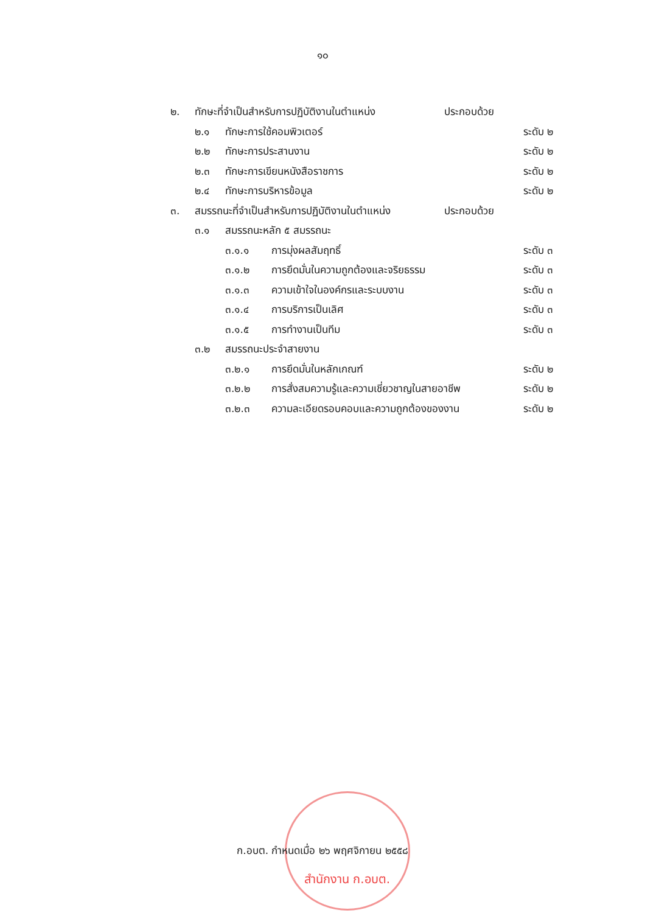๑๐
๒. ทักษะที่จำเป็นสำหรับการปฏิบัติงานในตำแหน่ง ประกอบด้วย
๒.๑ ทักษะการใช้คอมพิวเตอร์ ระดับ ๒
๒.๒ ทักษะการประสานงาน ระดับ ๒
๒.๓ ทักษะการเขียนหนังสือราชการ ระดับ ๒
๒.๔ ทักษะการบริหารข้อมูล ระดับ ๒
๓. สมรรถนะที่จำเป็นสำหรับการปฏิบัติงานในตำแหน่ง ประกอบด้วย
๓.๑ สมรรถนะหลัก ๕ สมรรถนะ
๓.๑.๑ การมุ่งผลสัมฤทธิ์ ระดับ ๓
๓.๑.๒ การยึดมั่นในความถูกต้องและจริยธรรม ระดับ ๓
๓.๑.๓ ความเข้าใจในองค์กรและระบบงาน ระดับ ๓
๓.๑.๔ การบริการเป็นเลิศ ระดับ ๓
๓.๑.๕ การทำงานเป็นทีม ระดับ ๓
๓.๒ สมรรถนะประจำสายงาน
๓.๒.๑ การยึดมั่นในหลักเกณฑ์ ระดับ ๒
๓.๒.๒ การสั่งสมความรู้และความเชี่ยวชาญในสายอาชีพ ระดับ ๒
๓.๒.๓ ความละเอียดรอบคอบและความถูกต้องของงาน ระดับ ๒
ก.อบต. กำหนดเมื่อ ๒๖ พฤศจิกายน ๒๕๕๘
สำนักงาน ก.อบต.